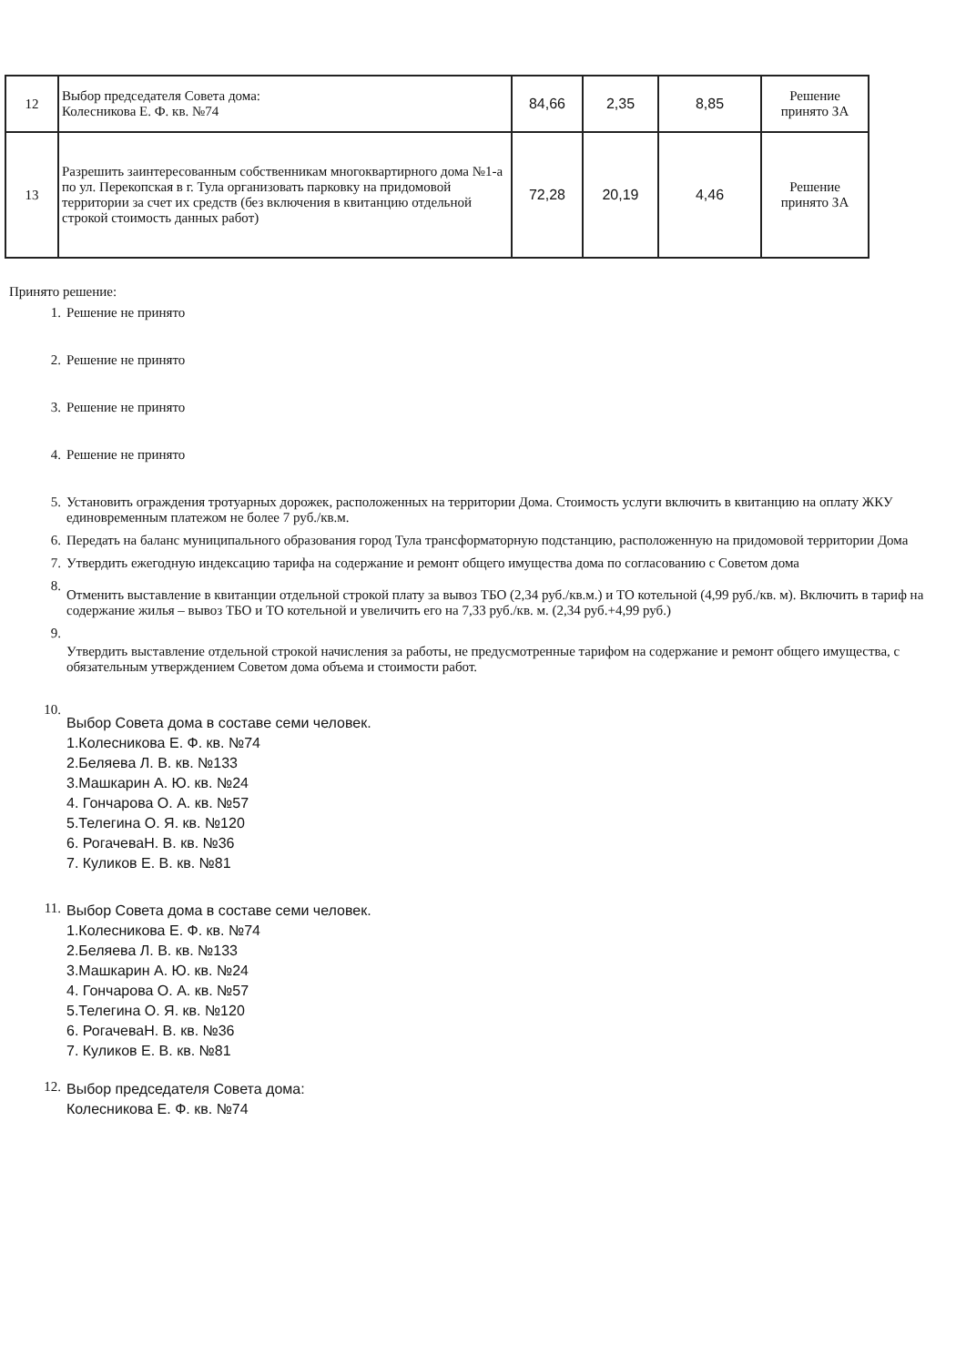| 12 | Выбор председателя Совета дома: Колесникова Е. Ф. кв. №74 | 84,66 | 2,35 | 8,85 | Решение принято ЗА |
| 13 | Разрешить заинтересованным собственникам многоквартирного дома №1-а по ул. Перекопская в г. Тула организовать парковку на придомовой территории за счет их средств (без включения в квитанцию отдельной строкой стоимость данных работ) | 72,28 | 20,19 | 4,46 | Решение принято ЗА |
Принято решение:
1. Решение не принято
2. Решение не принято
3. Решение не принято
4. Решение не принято
5. Установить ограждения тротуарных дорожек, расположенных на территории Дома. Стоимость услуги включить в квитанцию на оплату ЖКУ единовременным платежом не более 7 руб./кв.м.
6. Передать на баланс муниципального образования город Тула трансформаторную подстанцию, расположенную на придомовой территории Дома
7. Утвердить ежегодную индексацию тарифа на содержание и ремонт общего имущества дома по согласованию с Советом дома
8. Отменить выставление в квитанции отдельной строкой плату за вывоз ТБО (2,34 руб./кв.м.) и ТО котельной (4,99 руб./кв. м). Включить в тариф на содержание жилья – вывоз ТБО и ТО котельной и увеличить его на 7,33 руб./кв. м. (2,34 руб.+4,99 руб.)
9. Утвердить выставление отдельной строкой начисления за работы, не предусмотренные тарифом на содержание и ремонт общего имущества, с обязательным утверждением Советом дома объема и стоимости работ.
10. Выбор Совета дома в составе семи человек.
1.Колесникова Е. Ф. кв. №74
2.Беляева Л. В. кв. №133
3.Машкарин А. Ю. кв. №24
4. Гончарова О. А. кв. №57
5.Телегина О. Я. кв. №120
6. РогачеваН. В. кв. №36
7. Куликов Е. В. кв. №81
11. Выбор Совета дома в составе семи человек.
1.Колесникова Е. Ф. кв. №74
2.Беляева Л. В. кв. №133
3.Машкарин А. Ю. кв. №24
4. Гончарова О. А. кв. №57
5.Телегина О. Я. кв. №120
6. РогачеваН. В. кв. №36
7. Куликов Е. В. кв. №81
12. Выбор председателя Совета дома:
Колесникова Е. Ф. кв. №74